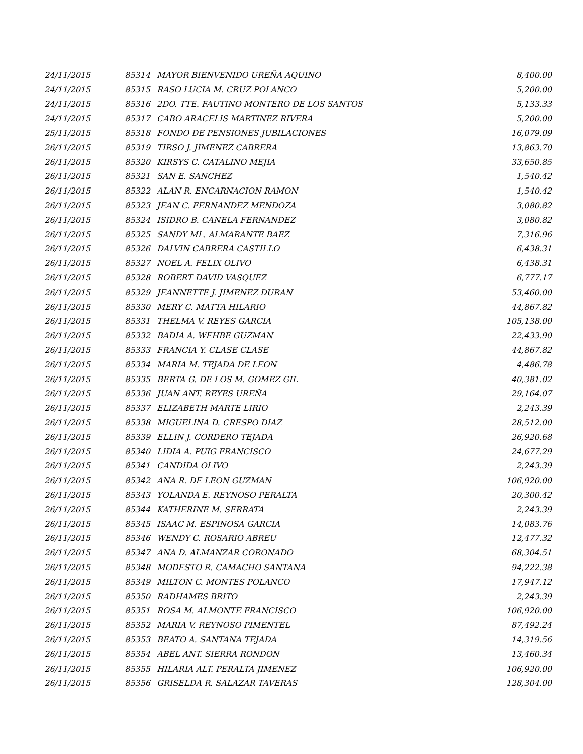| 24/11/2015 | 85314 | MAYOR BIENVENIDO UREÑA AQUINO | 8,400.00 |
| 24/11/2015 | 85315 | RASO LUCIA M. CRUZ POLANCO | 5,200.00 |
| 24/11/2015 | 85316 | 2DO. TTE. FAUTINO MONTERO DE LOS SANTOS | 5,133.33 |
| 24/11/2015 | 85317 | CABO ARACELIS MARTINEZ RIVERA | 5,200.00 |
| 25/11/2015 | 85318 | FONDO DE PENSIONES JUBILACIONES | 16,079.09 |
| 26/11/2015 | 85319 | TIRSO J. JIMENEZ CABRERA | 13,863.70 |
| 26/11/2015 | 85320 | KIRSYS C. CATALINO MEJIA | 33,650.85 |
| 26/11/2015 | 85321 | SAN E. SANCHEZ | 1,540.42 |
| 26/11/2015 | 85322 | ALAN R. ENCARNACION RAMON | 1,540.42 |
| 26/11/2015 | 85323 | JEAN C. FERNANDEZ MENDOZA | 3,080.82 |
| 26/11/2015 | 85324 | ISIDRO B. CANELA FERNANDEZ | 3,080.82 |
| 26/11/2015 | 85325 | SANDY ML. ALMARANTE BAEZ | 7,316.96 |
| 26/11/2015 | 85326 | DALVIN CABRERA CASTILLO | 6,438.31 |
| 26/11/2015 | 85327 | NOEL A. FELIX OLIVO | 6,438.31 |
| 26/11/2015 | 85328 | ROBERT DAVID VASQUEZ | 6,777.17 |
| 26/11/2015 | 85329 | JEANNETTE J. JIMENEZ DURAN | 53,460.00 |
| 26/11/2015 | 85330 | MERY C. MATTA HILARIO | 44,867.82 |
| 26/11/2015 | 85331 | THELMA V. REYES GARCIA | 105,138.00 |
| 26/11/2015 | 85332 | BADIA A. WEHBE GUZMAN | 22,433.90 |
| 26/11/2015 | 85333 | FRANCIA Y. CLASE CLASE | 44,867.82 |
| 26/11/2015 | 85334 | MARIA M. TEJADA DE LEON | 4,486.78 |
| 26/11/2015 | 85335 | BERTA G. DE LOS M. GOMEZ GIL | 40,381.02 |
| 26/11/2015 | 85336 | JUAN ANT. REYES UREÑA | 29,164.07 |
| 26/11/2015 | 85337 | ELIZABETH MARTE LIRIO | 2,243.39 |
| 26/11/2015 | 85338 | MIGUELINA D. CRESPO DIAZ | 28,512.00 |
| 26/11/2015 | 85339 | ELLIN J. CORDERO TEJADA | 26,920.68 |
| 26/11/2015 | 85340 | LIDIA A. PUIG FRANCISCO | 24,677.29 |
| 26/11/2015 | 85341 | CANDIDA OLIVO | 2,243.39 |
| 26/11/2015 | 85342 | ANA R. DE LEON GUZMAN | 106,920.00 |
| 26/11/2015 | 85343 | YOLANDA E. REYNOSO PERALTA | 20,300.42 |
| 26/11/2015 | 85344 | KATHERINE M. SERRATA | 2,243.39 |
| 26/11/2015 | 85345 | ISAAC M. ESPINOSA GARCIA | 14,083.76 |
| 26/11/2015 | 85346 | WENDY C. ROSARIO ABREU | 12,477.32 |
| 26/11/2015 | 85347 | ANA D. ALMANZAR CORONADO | 68,304.51 |
| 26/11/2015 | 85348 | MODESTO R. CAMACHO SANTANA | 94,222.38 |
| 26/11/2015 | 85349 | MILTON C. MONTES POLANCO | 17,947.12 |
| 26/11/2015 | 85350 | RADHAMES BRITO | 2,243.39 |
| 26/11/2015 | 85351 | ROSA M. ALMONTE FRANCISCO | 106,920.00 |
| 26/11/2015 | 85352 | MARIA V. REYNOSO PIMENTEL | 87,492.24 |
| 26/11/2015 | 85353 | BEATO A. SANTANA TEJADA | 14,319.56 |
| 26/11/2015 | 85354 | ABEL ANT. SIERRA RONDON | 13,460.34 |
| 26/11/2015 | 85355 | HILARIA ALT. PERALTA JIMENEZ | 106,920.00 |
| 26/11/2015 | 85356 | GRISELDA R. SALAZAR TAVERAS | 128,304.00 |